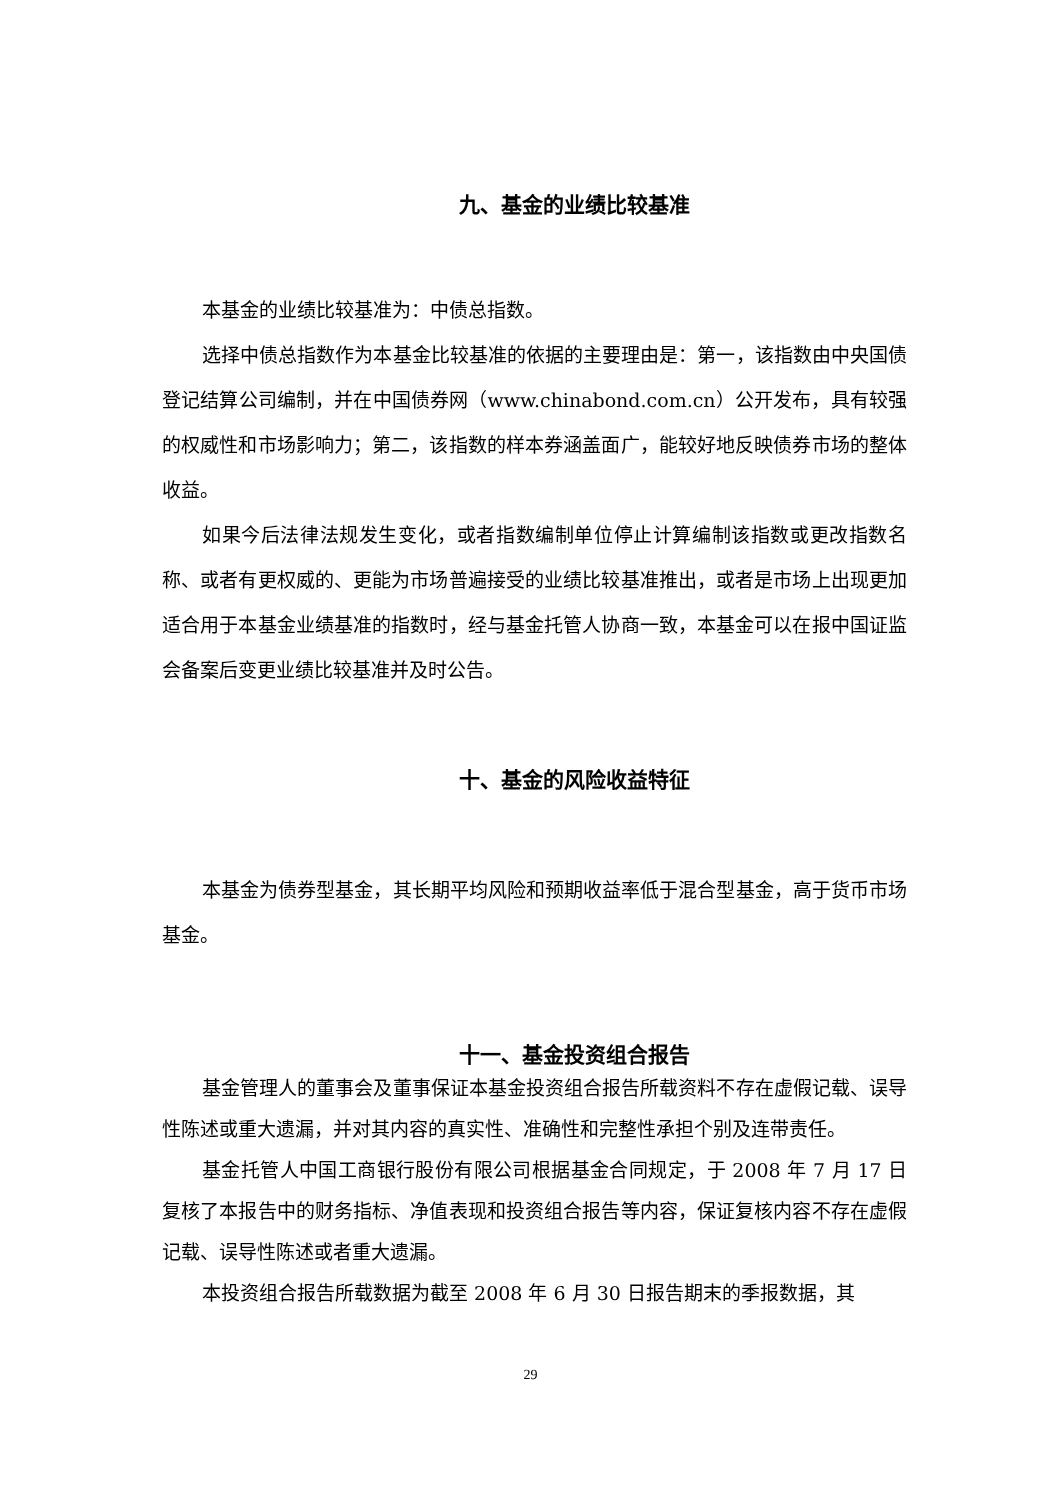九、基金的业绩比较基准
本基金的业绩比较基准为：中债总指数。
选择中债总指数作为本基金比较基准的依据的主要理由是：第一，该指数由中央国债登记结算公司编制，并在中国债券网（www.chinabond.com.cn）公开发布，具有较强的权威性和市场影响力；第二，该指数的样本券涵盖面广，能较好地反映债券市场的整体收益。
如果今后法律法规发生变化，或者指数编制单位停止计算编制该指数或更改指数名称、或者有更权威的、更能为市场普遍接受的业绩比较基准推出，或者是市场上出现更加适合用于本基金业绩基准的指数时，经与基金托管人协商一致，本基金可以在报中国证监会备案后变更业绩比较基准并及时公告。
十、基金的风险收益特征
本基金为债券型基金，其长期平均风险和预期收益率低于混合型基金，高于货币市场基金。
十一、基金投资组合报告
基金管理人的董事会及董事保证本基金投资组合报告所载资料不存在虚假记载、误导性陈述或重大遗漏，并对其内容的真实性、准确性和完整性承担个别及连带责任。
基金托管人中国工商银行股份有限公司根据基金合同规定，于 2008 年 7 月 17 日复核了本报告中的财务指标、净值表现和投资组合报告等内容，保证复核内容不存在虚假记载、误导性陈述或者重大遗漏。
本投资组合报告所载数据为截至 2008 年 6 月 30 日报告期末的季报数据，其
29